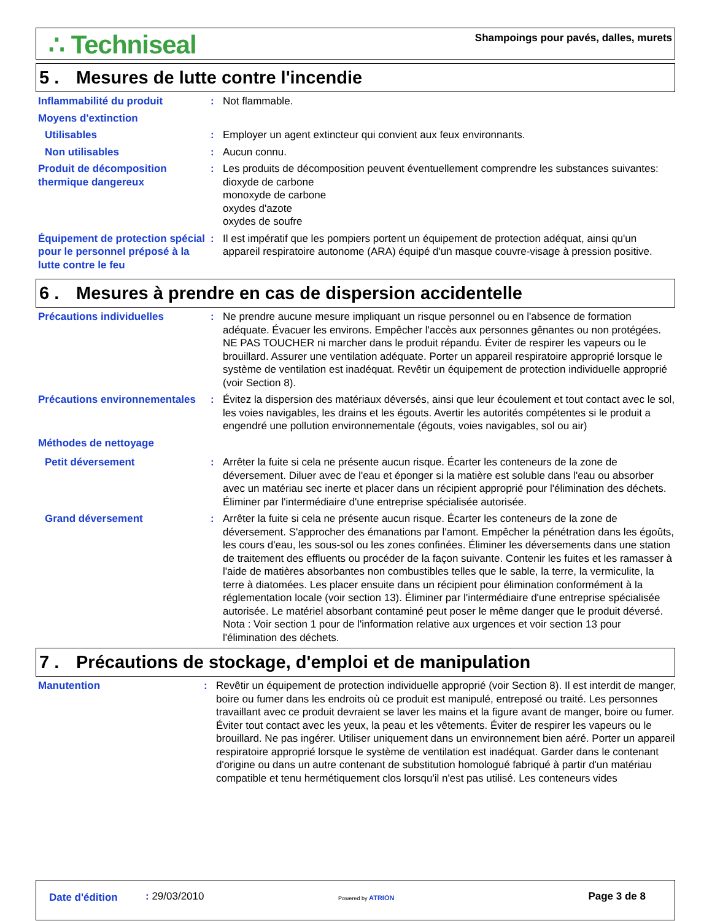∴ Techniseal
Shampoings pour pavés, dalles, murets
5 . Mesures de lutte contre l'incendie
| Inflammabilité du produit | : | Not flammable. |
| Moyens d'extinction | | |
| Utilisables | : | Employer un agent extincteur qui convient aux feux environnants. |
| Non utilisables | : | Aucun connu. |
| Produit de décomposition thermique dangereux | : | Les produits de décomposition peuvent éventuellement comprendre les substances suivantes: dioxyde de carbone monoxyde de carbone oxydes d'azote oxydes de soufre |
| Équipement de protection spécial pour le personnel préposé à la lutte contre le feu | : | Il est impératif que les pompiers portent un équipement de protection adéquat, ainsi qu'un appareil respiratoire autonome (ARA) équipé d'un masque couvre-visage à pression positive. |
6 . Mesures à prendre en cas de dispersion accidentelle
| Précautions individuelles | : | Ne prendre aucune mesure impliquant un risque personnel ou en l'absence de formation adéquate. Évacuer les environs. Empêcher l'accès aux personnes gênantes ou non protégées. NE PAS TOUCHER ni marcher dans le produit répandu. Éviter de respirer les vapeurs ou le brouillard. Assurer une ventilation adéquate. Porter un appareil respiratoire approprié lorsque le système de ventilation est inadéquat. Revêtir un équipement de protection individuelle approprié (voir Section 8). |
| Précautions environnementales | : | Évitez la dispersion des matériaux déversés, ainsi que leur écoulement et tout contact avec le sol, les voies navigables, les drains et les égouts. Avertir les autorités compétentes si le produit a engendré une pollution environnementale (égouts, voies navigables, sol ou air) |
| Méthodes de nettoyage | | |
| Petit déversement | : | Arrêter la fuite si cela ne présente aucun risque. Écarter les conteneurs de la zone de déversement. Diluer avec de l'eau et éponger si la matière est soluble dans l'eau ou absorber avec un matériau sec inerte et placer dans un récipient approprié pour l'élimination des déchets. Éliminer par l'intermédiaire d'une entreprise spécialisée autorisée. |
| Grand déversement | : | Arrêter la fuite si cela ne présente aucun risque. Écarter les conteneurs de la zone de déversement. S'approcher des émanations par l'amont. Empêcher la pénétration dans les égoûts, les cours d'eau, les sous-sol ou les zones confinées. Éliminer les déversements dans une station de traitement des effluents ou procéder de la façon suivante. Contenir les fuites et les ramasser à l'aide de matières absorbantes non combustibles telles que le sable, la terre, la vermiculite, la terre à diatomées. Les placer ensuite dans un récipient pour élimination conformément à la réglementation locale (voir section 13). Éliminer par l'intermédiaire d'une entreprise spécialisée autorisée. Le matériel absorbant contaminé peut poser le même danger que le produit déversé. Nota : Voir section 1 pour de l'information relative aux urgences et voir section 13 pour l'élimination des déchets. |
7 . Précautions de stockage, d'emploi et de manipulation
| Manutention | : | Revêtir un équipement de protection individuelle approprié (voir Section 8). Il est interdit de manger, boire ou fumer dans les endroits où ce produit est manipulé, entreposé ou traité. Les personnes travaillant avec ce produit devraient se laver les mains et la figure avant de manger, boire ou fumer. Éviter tout contact avec les yeux, la peau et les vêtements. Éviter de respirer les vapeurs ou le brouillard. Ne pas ingérer. Utiliser uniquement dans un environnement bien aéré. Porter un appareil respiratoire approprié lorsque le système de ventilation est inadéquat. Garder dans le contenant d'origine ou dans un autre contenant de substitution homologué fabriqué à partir d'un matériau compatible et tenu hermétiquement clos lorsqu'il n'est pas utilisé. Les conteneurs vides |
Date d'édition : 29/03/2010 Powered by ATRION Page 3 de 8